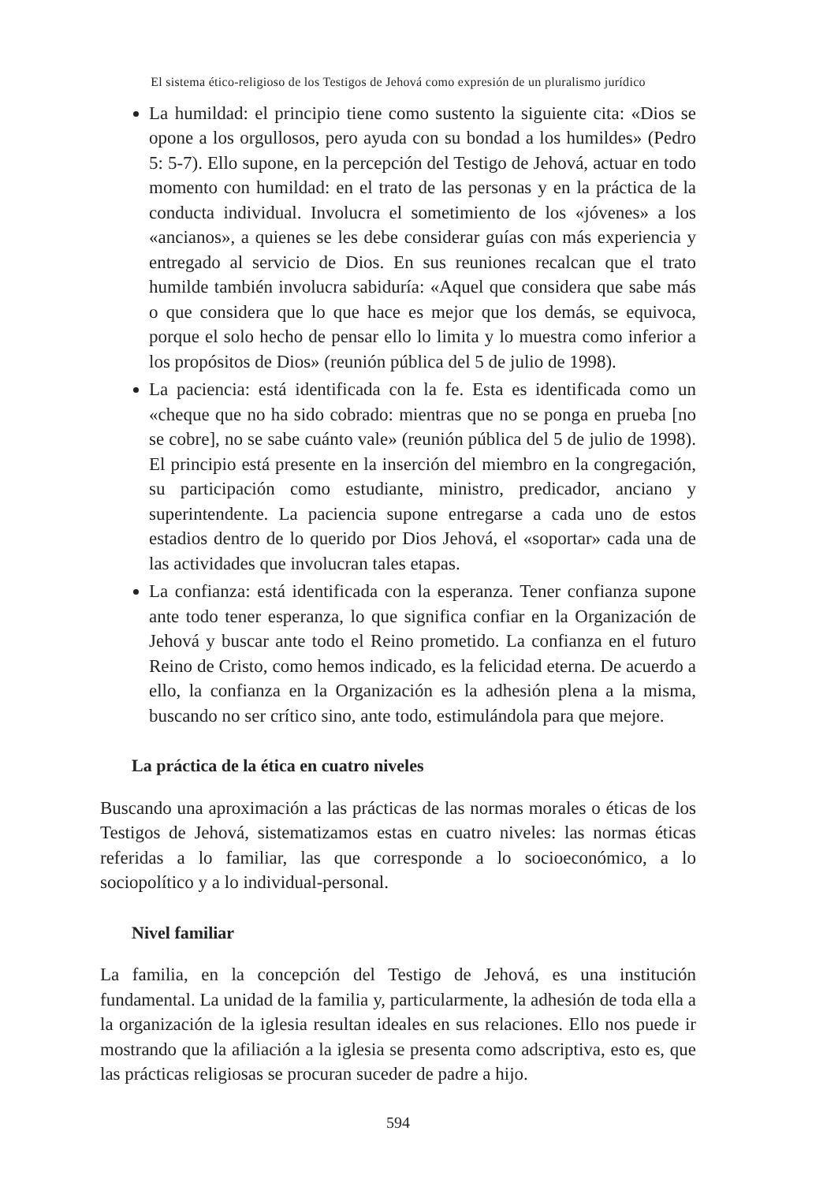El sistema ético-religioso de los Testigos de Jehová como expresión de un pluralismo jurídico
La humildad: el principio tiene como sustento la siguiente cita: «Dios se opone a los orgullosos, pero ayuda con su bondad a los humildes» (Pedro 5: 5-7). Ello supone, en la percepción del Testigo de Jehová, actuar en todo momento con humildad: en el trato de las personas y en la práctica de la conducta individual. Involucra el sometimiento de los «jóvenes» a los «ancianos», a quienes se les debe considerar guías con más experiencia y entregado al servicio de Dios. En sus reuniones recalcan que el trato humilde también involucra sabiduría: «Aquel que considera que sabe más o que considera que lo que hace es mejor que los demás, se equivoca, porque el solo hecho de pensar ello lo limita y lo muestra como inferior a los propósitos de Dios» (reunión pública del 5 de julio de 1998).
La paciencia: está identificada con la fe. Esta es identificada como un «cheque que no ha sido cobrado: mientras que no se ponga en prueba [no se cobre], no se sabe cuánto vale» (reunión pública del 5 de julio de 1998). El principio está presente en la inserción del miembro en la congregación, su participación como estudiante, ministro, predicador, anciano y superintendente. La paciencia supone entregarse a cada uno de estos estadios dentro de lo querido por Dios Jehová, el «soportar» cada una de las actividades que involucran tales etapas.
La confianza: está identificada con la esperanza. Tener confianza supone ante todo tener esperanza, lo que significa confiar en la Organización de Jehová y buscar ante todo el Reino prometido. La confianza en el futuro Reino de Cristo, como hemos indicado, es la felicidad eterna. De acuerdo a ello, la confianza en la Organización es la adhesión plena a la misma, buscando no ser crítico sino, ante todo, estimulándola para que mejore.
La práctica de la ética en cuatro niveles
Buscando una aproximación a las prácticas de las normas morales o éticas de los Testigos de Jehová, sistematizamos estas en cuatro niveles: las normas éticas referidas a lo familiar, las que corresponde a lo socioeconómico, a lo sociopolítico y a lo individual-personal.
Nivel familiar
La familia, en la concepción del Testigo de Jehová, es una institución fundamental. La unidad de la familia y, particularmente, la adhesión de toda ella a la organización de la iglesia resultan ideales en sus relaciones. Ello nos puede ir mostrando que la afiliación a la iglesia se presenta como adscriptiva, esto es, que las prácticas religiosas se procuran suceder de padre a hijo.
594